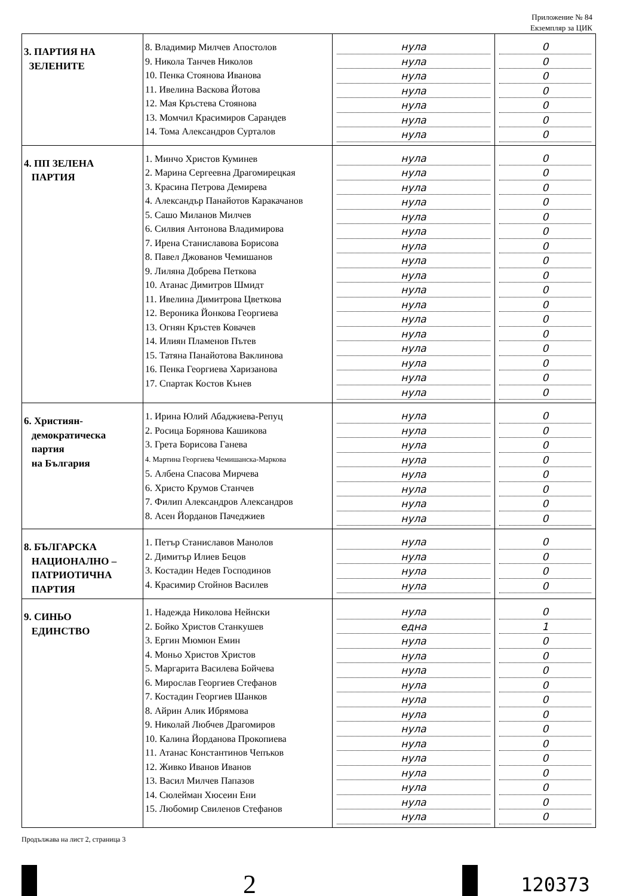Приложение № 84
Екземпляр за ЦИК
| 3. ПАРТИЯ НА ЗЕЛЕНИТЕ | 8. Владимир Милчев Апостолов 9. Никола Танчев Николов 10. Пенка Стоянова Иванова 11. Ивелина Васкова Йотова 12. Мая Кръстева Стоянова 13. Момчил Красимиров Сарандев 14. Тома Александров Сурталов | нула нула нула нула нула нула нула | 0 0 0 0 0 0 0 |
| 4. ПП ЗЕЛЕНА ПАРТИЯ | 1. Минчо Христов Куминев 2. Марина Сергеевна Драгомирецкая 3. Красина Петрова Демирева 4. Александър Панайотов Каракачанов 5. Сашо Миланов Милчев 6. Силвия Антонова Владимирова 7. Ирена Станиславова Борисова 8. Павел Джованов Чемишанов 9. Лиляна Добрева Петкова 10. Атанас Димитров Шмидт 11. Ивелина Димитрова Цветкова 12. Вероника Йонкова Георгиева 13. Огнян Кръстев Ковачев 14. Илиян Пламенов Пътев 15. Татяна Панайотова Ваклинова 16. Пенка Георгиева Харизанова 17. Спартак Костов Кънев | нула нула нула нула нула нула нула нула нула нула нула нула нула нула нула нула нула | 0 0 0 0 0 0 0 0 0 0 0 0 0 0 0 0 0 |
| 6. Християн- демократическа партия на България | 1. Ирина Юлий Абаджиева-Репуц 2. Росица Борянова Кашикова 3. Грета Борисова Ганева 4. Мартина Георгиева Чемишанска-Маркова 5. Албена Спасова Мирчева 6. Христо Крумов Станчев 7. Филип Александров Александров 8. Асен Йорданов Пачеджиев | нула нула нула нула нула нула нула нула | 0 0 0 0 0 0 0 0 |
| 8. БЪЛГАРСКА НАЦИОНАЛНО – ПАТРИОТИЧНА ПАРТИЯ | 1. Петър Станиславов Манолов 2. Димитър Илиев Бецов 3. Костадин Недев Господинов 4. Красимир Стойнов Василев | нула нула нула нула | 0 0 0 0 |
| 9. СИНЬО ЕДИНСТВО | 1. Надежда Николова Нейнски 2. Бойко Христов Станкушев 3. Ергин Мюмюн Емин 4. Моньо Христов Христов 5. Маргарита Василева Бойчева 6. Мирослав Георгиев Стефанов 7. Костадин Георгиев Шанков 8. Айрин Алик Ибрямова 9. Николай Любчев Драгомиров 10. Калина Йорданова Прокопиева 11. Атанас Константинов Чепъков 12. Живко Иванов Иванов 13. Васил Милчев Папазов 14. Сюлейман Хюсеин Ени 15. Любомир Свиленов Стефанов | нула една нула нула нула нула нула нула нула нула нула нула нула нула нула | 0 1 0 0 0 0 0 0 0 0 0 0 0 0 0 |
Продължава на лист 2, страница 3
2
120373